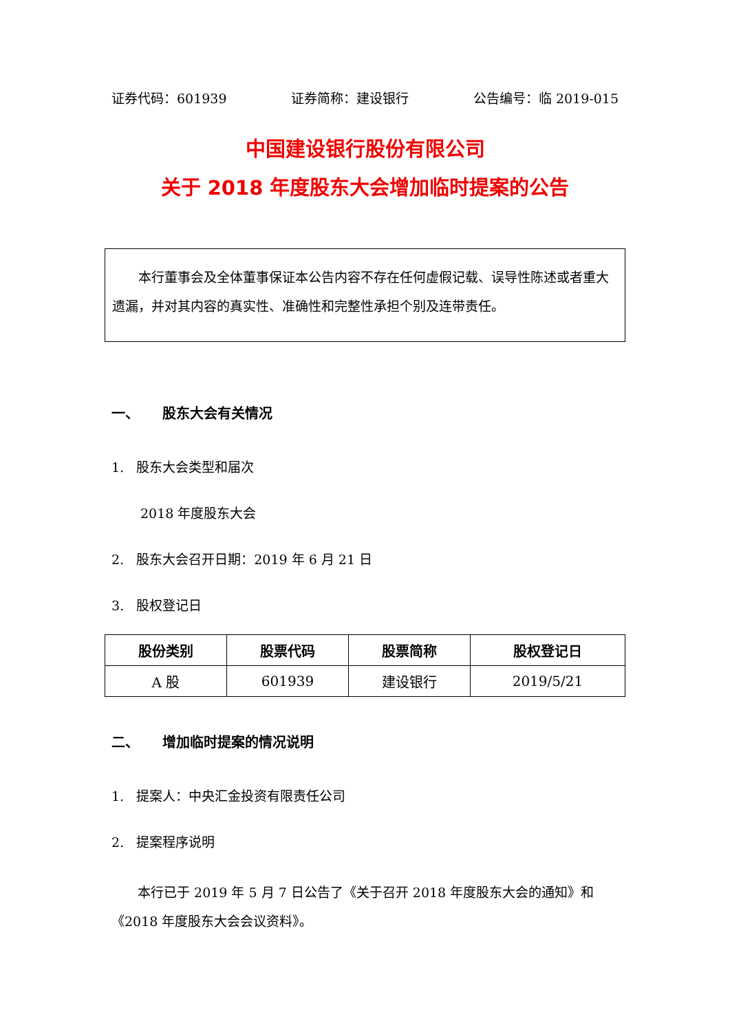证券代码：601939 证券简称：建设银行 公告编号：临 2019-015
中国建设银行股份有限公司
关于 2018 年度股东大会增加临时提案的公告
本行董事会及全体董事保证本公告内容不存在任何虚假记载、误导性陈述或者重大遗漏，并对其内容的真实性、准确性和完整性承担个别及连带责任。
一、 股东大会有关情况
1. 股东大会类型和届次
2018 年度股东大会
2. 股东大会召开日期：2019 年 6 月 21 日
3. 股权登记日
| 股份类别 | 股票代码 | 股票简称 | 股权登记日 |
| --- | --- | --- | --- |
| A 股 | 601939 | 建设银行 | 2019/5/21 |
二、 增加临时提案的情况说明
1. 提案人：中央汇金投资有限责任公司
2. 提案程序说明
本行已于 2019 年 5 月 7 日公告了《关于召开 2018 年度股东大会的通知》和《2018 年度股东大会会议资料》。